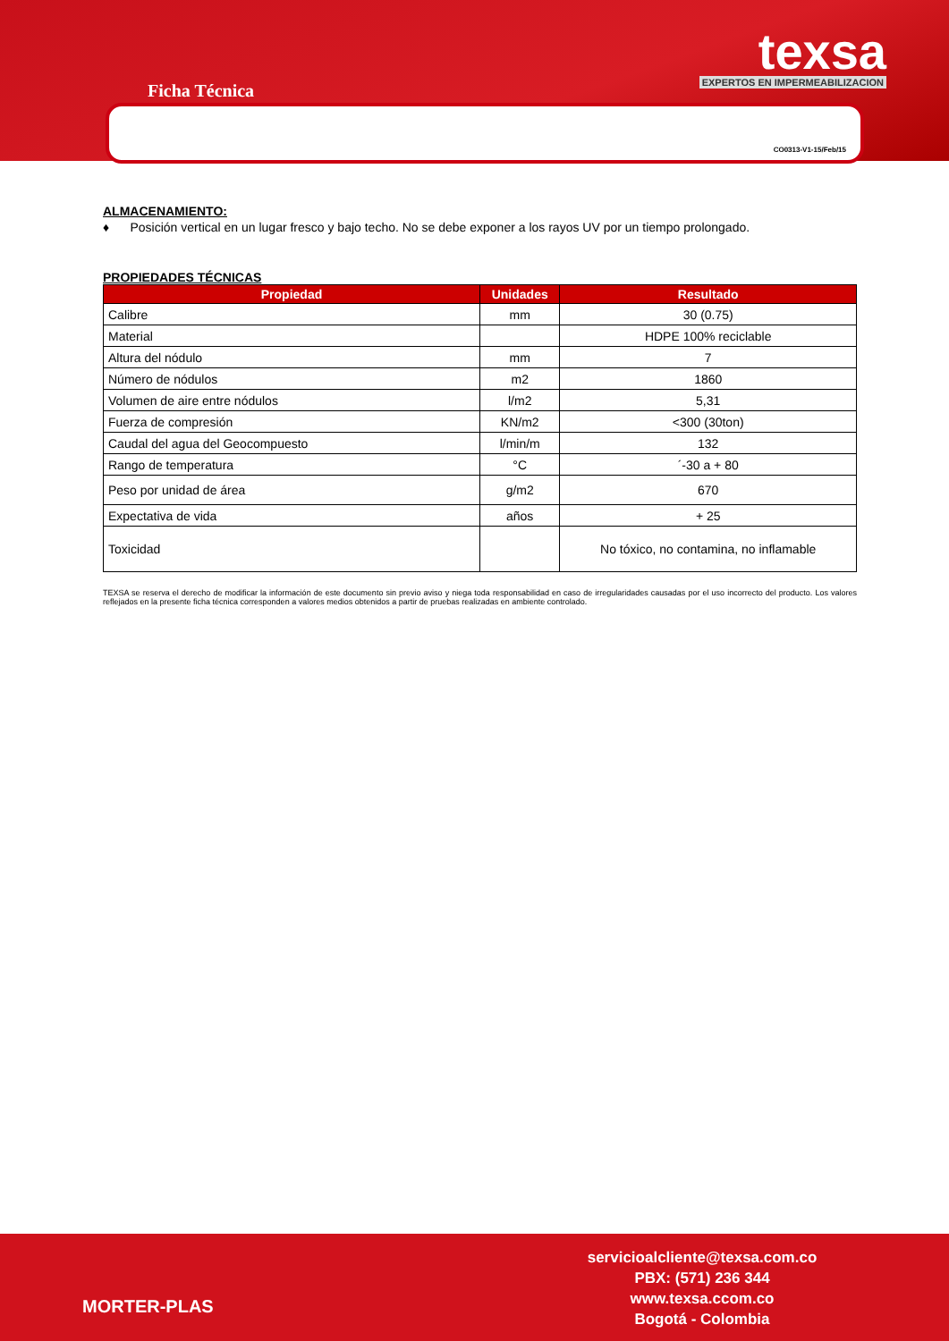Ficha Técnica
texsa EXPERTOS EN IMPERMEABILIZACION
CO0313-V1-15/Feb/15
ALMACENAMIENTO:
♦ Posición vertical en un lugar fresco y bajo techo. No se debe exponer a los rayos UV por un tiempo prolongado.
PROPIEDADES TÉCNICAS
| Propiedad | Unidades | Resultado |
| --- | --- | --- |
| Calibre | mm | 30 (0.75) |
| Material | | HDPE 100% reciclable |
| Altura del nódulo | mm | 7 |
| Número de nódulos | m2 | 1860 |
| Volumen de aire entre nódulos | l/m2 | 5,31 |
| Fuerza de compresión | KN/m2 | <300 (30ton) |
| Caudal del agua del Geocompuesto | l/min/m | 132 |
| Rango de temperatura | °C | ´-30 a + 80 |
| Peso por unidad de área | g/m2 | 670 |
| Expectativa de vida | años | + 25 |
| Toxicidad | | No tóxico, no contamina, no inflamable |
TEXSA se reserva el derecho de modificar la información de este documento sin previo aviso y niega toda responsabilidad en caso de irregularidades causadas por el uso incorrecto del producto. Los valores reflejados en la presente ficha técnica corresponden a valores medios obtenidos a partir de pruebas realizadas en ambiente controlado.
servicioalcliente@texsa.com.co
PBX: (571) 236 344
www.texsa.ccom.co
Bogotá - Colombia
MORTER-PLAS